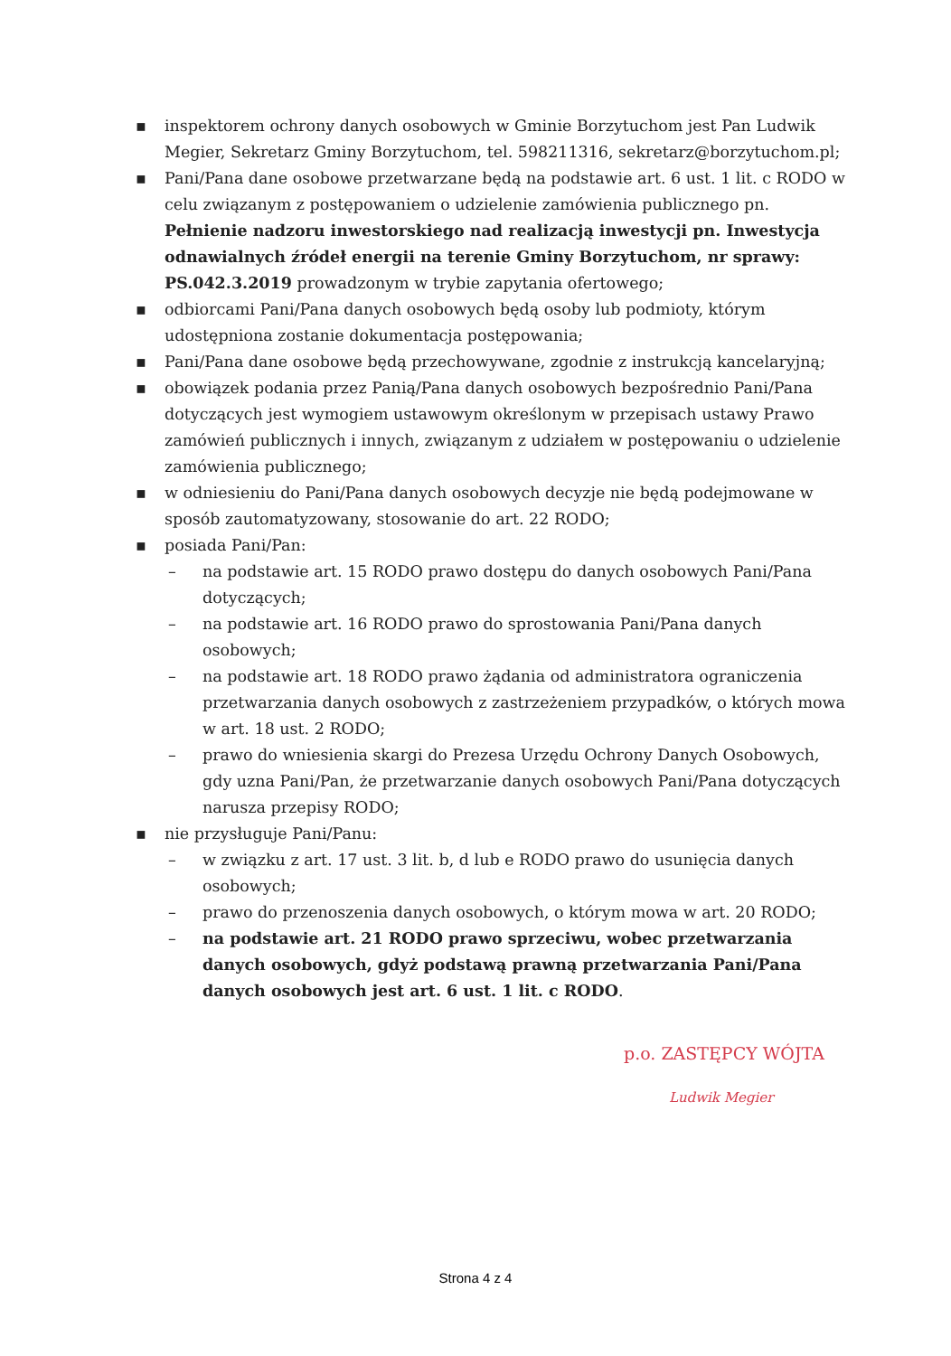▪ inspektorem ochrony danych osobowych w Gminie Borzytuchom jest Pan Ludwik Megier, Sekretarz Gminy Borzytuchom, tel. 598211316, sekretarz@borzytuchom.pl;
▪ Pani/Pana dane osobowe przetwarzane będą na podstawie art. 6 ust. 1 lit. c RODO w celu związanym z postępowaniem o udzielenie zamówienia publicznego pn. Pełnienie nadzoru inwestorskiego nad realizacją inwestycji pn. Inwestycja odnawialnych źródeł energii na terenie Gminy Borzytuchom, nr sprawy: PS.042.3.2019 prowadzonym w trybie zapytania ofertowego;
▪ odbiorcami Pani/Pana danych osobowych będą osoby lub podmioty, którym udostępniona zostanie dokumentacja postępowania;
▪ Pani/Pana dane osobowe będą przechowywane, zgodnie z instrukcją kancelaryjną;
▪ obowiązek podania przez Panią/Pana danych osobowych bezpośrednio Pani/Pana dotyczących jest wymogiem ustawowym określonym w przepisach ustawy Prawo zamówień publicznych i innych, związanym z udziałem w postępowaniu o udzielenie zamówienia publicznego;
▪ w odniesieniu do Pani/Pana danych osobowych decyzje nie będą podejmowane w sposób zautomatyzowany, stosowanie do art. 22 RODO;
▪ posiada Pani/Pan:
– na podstawie art. 15 RODO prawo dostępu do danych osobowych Pani/Pana dotyczących;
– na podstawie art. 16 RODO prawo do sprostowania Pani/Pana danych osobowych;
– na podstawie art. 18 RODO prawo żądania od administratora ograniczenia przetwarzania danych osobowych z zastrzeżeniem przypadków, o których mowa w art. 18 ust. 2 RODO;
– prawo do wniesienia skargi do Prezesa Urzędu Ochrony Danych Osobowych, gdy uzna Pani/Pan, że przetwarzanie danych osobowych Pani/Pana dotyczących narusza przepisy RODO;
▪ nie przysługuje Pani/Panu:
– w związku z art. 17 ust. 3 lit. b, d lub e RODO prawo do usunięcia danych osobowych;
– prawo do przenoszenia danych osobowych, o którym mowa w art. 20 RODO;
– na podstawie art. 21 RODO prawo sprzeciwu, wobec przetwarzania danych osobowych, gdyż podstawą prawną przetwarzania Pani/Pana danych osobowych jest art. 6 ust. 1 lit. c RODO.
p.o. ZASTĘPCY WÓJTA
Ludwik Megier
Strona 4 z 4